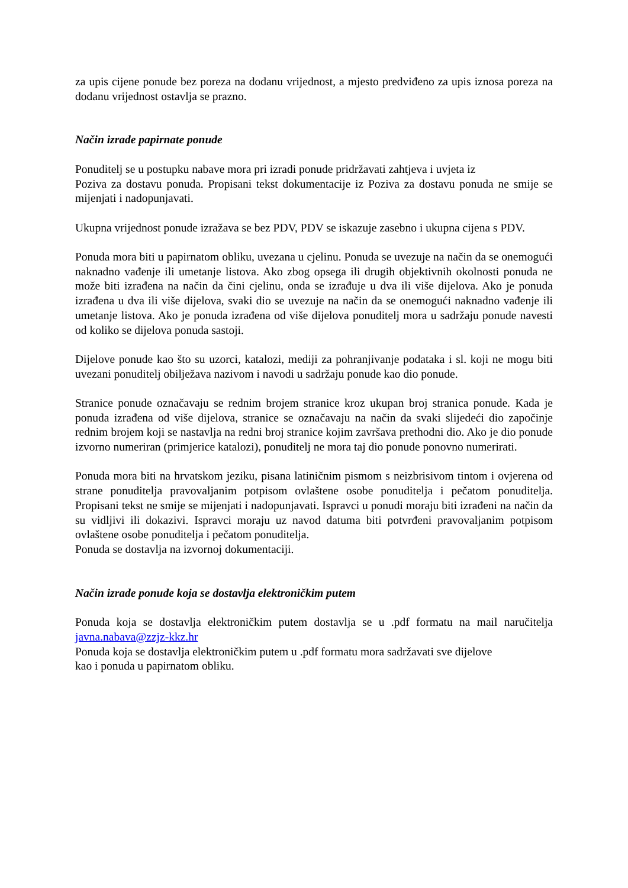za upis cijene ponude bez poreza na dodanu vrijednost, a mjesto predviđeno za upis iznosa poreza na dodanu vrijednost ostavlja se prazno.
Način izrade papirnate ponude
Ponuditelj se u postupku nabave mora pri izradi ponude pridržavati zahtjeva i uvjeta iz
Poziva za dostavu ponuda. Propisani tekst dokumentacije iz Poziva za dostavu ponuda ne smije se mijenjati i nadopunjavati.
Ukupna vrijednost ponude izražava se bez PDV, PDV se iskazuje zasebno i ukupna cijena s PDV.
Ponuda mora biti u papirnatom obliku, uvezana u cjelinu. Ponuda se uvezuje na način da se onemogući naknadno vađenje ili umetanje listova. Ako zbog opsega ili drugih objektivnih okolnosti ponuda ne može biti izrađena na način da čini cjelinu, onda se izrađuje u dva ili više dijelova. Ako je ponuda izrađena u dva ili više dijelova, svaki dio se uvezuje na način da se onemogući naknadno vađenje ili umetanje listova. Ako je ponuda izrađena od više dijelova ponuditelj mora u sadržaju ponude navesti od koliko se dijelova ponuda sastoji.
Dijelove ponude kao što su uzorci, katalozi, mediji za pohranjivanje podataka i sl. koji ne mogu biti uvezani ponuditelj obilježava nazivom i navodi u sadržaju ponude kao dio ponude.
Stranice ponude označavaju se rednim brojem stranice kroz ukupan broj stranica ponude. Kada je ponuda izrađena od više dijelova, stranice se označavaju na način da svaki slijedeći dio započinje rednim brojem koji se nastavlja na redni broj stranice kojim završava prethodni dio. Ako je dio ponude izvorno numeriran (primjerice katalozi), ponuditelj ne mora taj dio ponude ponovno numerirati.
Ponuda mora biti na hrvatskom jeziku, pisana latiničnim pismom s neizbrisivom tintom i ovjerena od strane ponuditelja pravovaljanim potpisom ovlaštene osobe ponuditelja i pečatom ponuditelja. Propisani tekst ne smije se mijenjati i nadopunjavati. Ispravci u ponudi moraju biti izrađeni na način da su vidljivi ili dokazivi. Ispravci moraju uz navod datuma biti potvrđeni pravovaljanim potpisom ovlaštene osobe ponuditelja i pečatom ponuditelja.
Ponuda se dostavlja na izvornoj dokumentaciji.
Način izrade ponude koja se dostavlja elektroničkim putem
Ponuda koja se dostavlja elektroničkim putem dostavlja se u .pdf formatu na mail naručitelja javna.nabava@zzjz-kkz.hr
Ponuda koja se dostavlja elektroničkim putem u .pdf formatu mora sadržavati sve dijelove
kao i ponuda u papirnatom obliku.